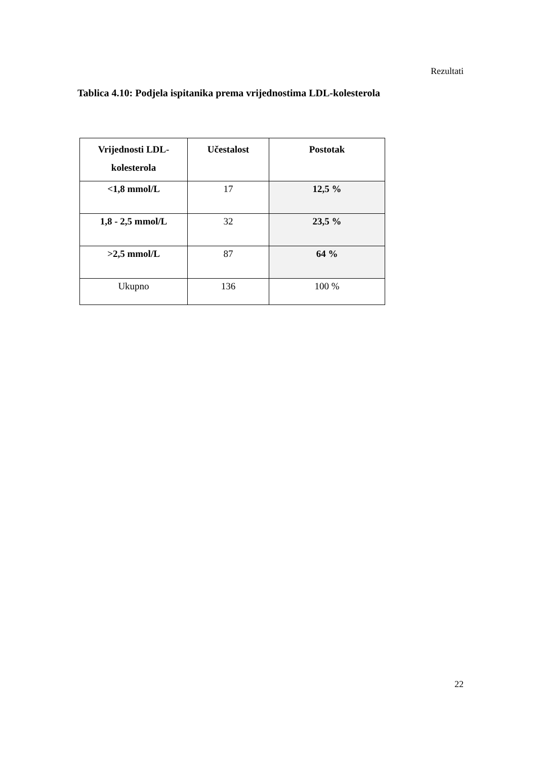Rezultati
Tablica 4.10: Podjela ispitanika prema vrijednostima LDL-kolesterola
| Vrijednosti LDL- kolesterola | Učestalost | Postotak |
| --- | --- | --- |
| <1,8 mmol/L | 17 | 12,5 % |
| 1,8 - 2,5 mmol/L | 32 | 23,5 % |
| >2,5 mmol/L | 87 | 64 % |
| Ukupno | 136 | 100 % |
22